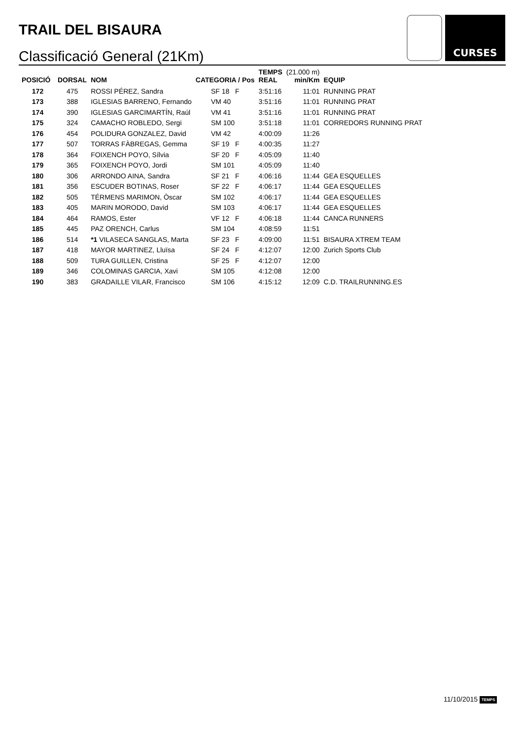TRAIL DEL BISAURA
Classificació General (21Km)
CURSES
| POSICIÓ | DORSAL | NOM | CATEGORIA / Pos | TEMPS REAL | (21.000 m) min/Km | EQUIP |
| --- | --- | --- | --- | --- | --- | --- |
| 172 | 475 | ROSSI PÉREZ, Sandra | SF 18 F | 3:51:16 | 11:01 | RUNNING PRAT |
| 173 | 388 | IGLESIAS BARRENO, Fernando | VM 40 | 3:51:16 | 11:01 | RUNNING PRAT |
| 174 | 390 | IGLESIAS GARCIMARTÍN, Raúl | VM 41 | 3:51:16 | 11:01 | RUNNING PRAT |
| 175 | 324 | CAMACHO ROBLEDO, Sergi | SM 100 | 3:51:18 | 11:01 | CORREDORS RUNNING PRAT |
| 176 | 454 | POLIDURA GONZALEZ, David | VM 42 | 4:00:09 | 11:26 | |
| 177 | 507 | TORRAS FÀBREGAS, Gemma | SF 19 F | 4:00:35 | 11:27 | |
| 178 | 364 | FOIXENCH POYO, Sílvia | SF 20 F | 4:05:09 | 11:40 | |
| 179 | 365 | FOIXENCH POYO, Jordi | SM 101 | 4:05:09 | 11:40 | |
| 180 | 306 | ARRONDO AINA, Sandra | SF 21 F | 4:06:16 | 11:44 | GEA ESQUELLES |
| 181 | 356 | ESCUDER BOTINAS, Roser | SF 22 F | 4:06:17 | 11:44 | GEA ESQUELLES |
| 182 | 505 | TÉRMENS MARIMON, Òscar | SM 102 | 4:06:17 | 11:44 | GEA ESQUELLES |
| 183 | 405 | MARIN MORODO, David | SM 103 | 4:06:17 | 11:44 | GEA ESQUELLES |
| 184 | 464 | RAMOS, Ester | VF 12 F | 4:06:18 | 11:44 | CANCA RUNNERS |
| 185 | 445 | PAZ ORENCH, Carlus | SM 104 | 4:08:59 | 11:51 | |
| 186 | 514 | *1 VILASECA SANGLAS, Marta | SF 23 F | 4:09:00 | 11:51 | BISAURA XTREM TEAM |
| 187 | 418 | MAYOR MARTINEZ, Lluïsa | SF 24 F | 4:12:07 | 12:00 | Zurich Sports Club |
| 188 | 509 | TURA GUILLEN, Cristina | SF 25 F | 4:12:07 | 12:00 | |
| 189 | 346 | COLOMINAS GARCIA, Xavi | SM 105 | 4:12:08 | 12:00 | |
| 190 | 383 | GRADAILLE VILAR, Francisco | SM 106 | 4:15:12 | 12:09 | C.D. TRAILRUNNING.ES |
11/10/2015 TEMPS